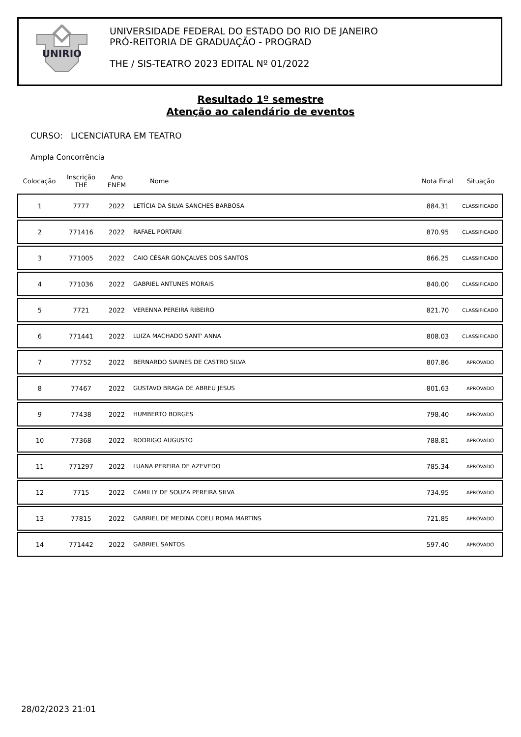UNIRIO
UNIVERSIDADE FEDERAL DO ESTADO DO RIO DE JANEIRO
PRÓ-REITORIA DE GRADUAÇÃO - PROGRAD
THE / SIS-TEATRO 2023 EDITAL Nº 01/2022
Resultado 1º semestre
Atenção ao calendário de eventos
CURSO: LICENCIATURA EM TEATRO
Ampla Concorrência
| Colocação | Inscrição THE | Ano ENEM | Nome | Nota Final | Situação |
| --- | --- | --- | --- | --- | --- |
| 1 | 7777 | 2022 | LETÍCIA DA SILVA SANCHES BARBOSA | 884.31 | CLASSIFICADO |
| 2 | 771416 | 2022 | RAFAEL PORTARI | 870.95 | CLASSIFICADO |
| 3 | 771005 | 2022 | CAIO CÉSAR GONÇALVES DOS SANTOS | 866.25 | CLASSIFICADO |
| 4 | 771036 | 2022 | GABRIEL ANTUNES MORAIS | 840.00 | CLASSIFICADO |
| 5 | 7721 | 2022 | VERENNA PEREIRA RIBEIRO | 821.70 | CLASSIFICADO |
| 6 | 771441 | 2022 | LUIZA MACHADO SANT' ANNA | 808.03 | CLASSIFICADO |
| 7 | 77752 | 2022 | BERNARDO SIAINES DE CASTRO SILVA | 807.86 | APROVADO |
| 8 | 77467 | 2022 | GUSTAVO BRAGA DE ABREU JESUS | 801.63 | APROVADO |
| 9 | 77438 | 2022 | HUMBERTO BORGES | 798.40 | APROVADO |
| 10 | 77368 | 2022 | RODRIGO AUGUSTO | 788.81 | APROVADO |
| 11 | 771297 | 2022 | LUANA PEREIRA DE AZEVEDO | 785.34 | APROVADO |
| 12 | 7715 | 2022 | CAMILLY DE SOUZA PEREIRA SILVA | 734.95 | APROVADO |
| 13 | 77815 | 2022 | GABRIEL DE MEDINA COELI ROMA MARTINS | 721.85 | APROVADO |
| 14 | 771442 | 2022 | GABRIEL SANTOS | 597.40 | APROVADO |
28/02/2023 21:01